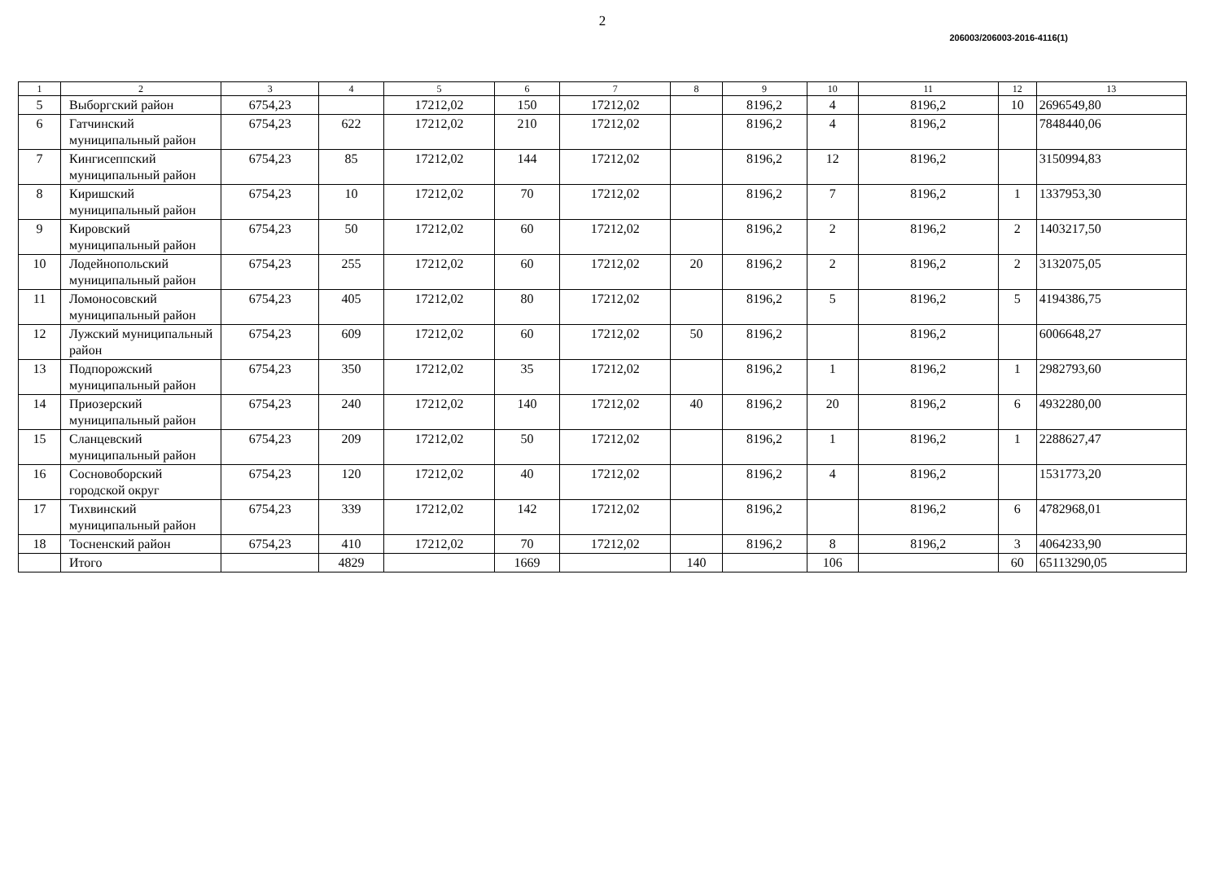2
206003/206003-2016-4116(1)
| 1 | 2 | 3 | 4 | 5 | 6 | 7 | 8 | 9 | 10 | 11 | 12 | 13 |
| --- | --- | --- | --- | --- | --- | --- | --- | --- | --- | --- | --- | --- |
| 5 | Выборгский район | 6754,23 | | 17212,02 | 150 | 17212,02 | | 8196,2 | 4 | 8196,2 | 10 | 2696549,80 |
| 6 | Гатчинский муниципальный район | 6754,23 | 622 | 17212,02 | 210 | 17212,02 | | 8196,2 | 4 | 8196,2 | | 7848440,06 |
| 7 | Кингисеппский муниципальный район | 6754,23 | 85 | 17212,02 | 144 | 17212,02 | | 8196,2 | 12 | 8196,2 | | 3150994,83 |
| 8 | Киришский муниципальный район | 6754,23 | 10 | 17212,02 | 70 | 17212,02 | | 8196,2 | 7 | 8196,2 | 1 | 1337953,30 |
| 9 | Кировский муниципальный район | 6754,23 | 50 | 17212,02 | 60 | 17212,02 | | 8196,2 | 2 | 8196,2 | 2 | 1403217,50 |
| 10 | Лодейнопольский муниципальный район | 6754,23 | 255 | 17212,02 | 60 | 17212,02 | 20 | 8196,2 | 2 | 8196,2 | 2 | 3132075,05 |
| 11 | Ломоносовский муниципальный район | 6754,23 | 405 | 17212,02 | 80 | 17212,02 | | 8196,2 | 5 | 8196,2 | 5 | 4194386,75 |
| 12 | Лужский муниципальный район | 6754,23 | 609 | 17212,02 | 60 | 17212,02 | 50 | 8196,2 | | 8196,2 | | 6006648,27 |
| 13 | Подпорожский муниципальный район | 6754,23 | 350 | 17212,02 | 35 | 17212,02 | | 8196,2 | 1 | 8196,2 | 1 | 2982793,60 |
| 14 | Приозерский муниципальный район | 6754,23 | 240 | 17212,02 | 140 | 17212,02 | 40 | 8196,2 | 20 | 8196,2 | 6 | 4932280,00 |
| 15 | Сланцевский муниципальный район | 6754,23 | 209 | 17212,02 | 50 | 17212,02 | | 8196,2 | 1 | 8196,2 | 1 | 2288627,47 |
| 16 | Сосновоборский городской округ | 6754,23 | 120 | 17212,02 | 40 | 17212,02 | | 8196,2 | 4 | 8196,2 | | 1531773,20 |
| 17 | Тихвинский муниципальный район | 6754,23 | 339 | 17212,02 | 142 | 17212,02 | | 8196,2 | | 8196,2 | 6 | 4782968,01 |
| 18 | Тосненский район | 6754,23 | 410 | 17212,02 | 70 | 17212,02 | | 8196,2 | 8 | 8196,2 | 3 | 4064233,90 |
| | Итого | | 4829 | | 1669 | | 140 | | 106 | | 60 | 65113290,05 |